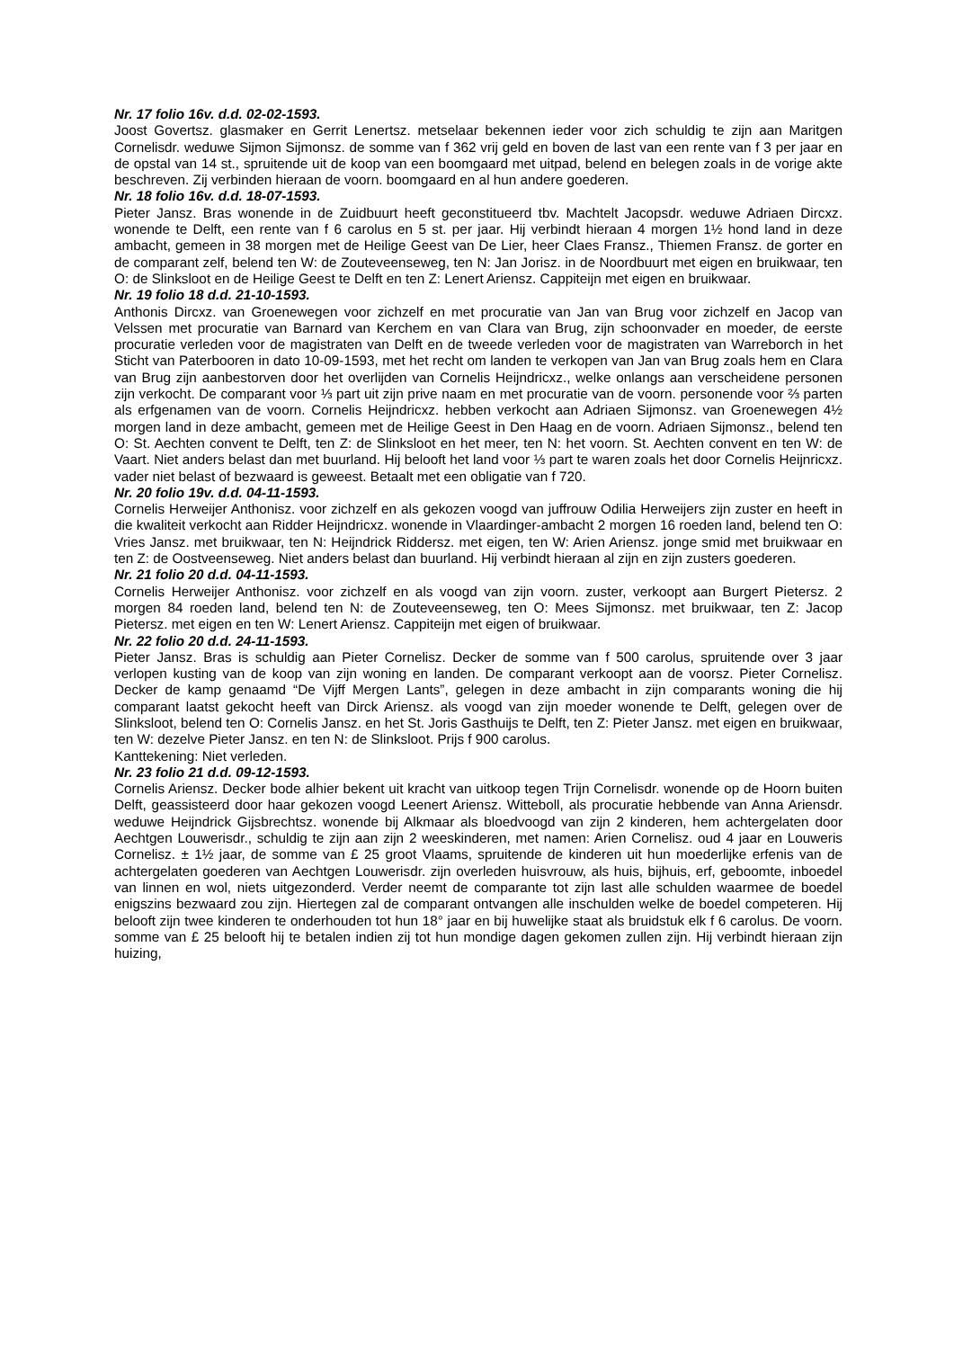Nr. 17 folio 16v. d.d. 02-02-1593.
Joost Govertsz. glasmaker en Gerrit Lenertsz. metselaar bekennen ieder voor zich schuldig te zijn aan Maritgen Cornelisdr. weduwe Sijmon Sijmonsz. de somme van f 362 vrij geld en boven de last van een rente van f 3 per jaar en de opstal van 14 st., spruitende uit de koop van een boomgaard met uitpad, belend en belegen zoals in de vorige akte beschreven. Zij verbinden hieraan de voorn. boomgaard en al hun andere goederen.
Nr. 18 folio 16v. d.d. 18-07-1593.
Pieter Jansz. Bras wonende in de Zuidbuurt heeft geconstitueerd tbv. Machtelt Jacopsdr. weduwe Adriaen Dircxz. wonende te Delft, een rente van f 6 carolus en 5 st. per jaar. Hij verbindt hieraan 4 morgen 1½ hond land in deze ambacht, gemeen in 38 morgen met de Heilige Geest van De Lier, heer Claes Fransz., Thiemen Fransz. de gorter en de comparant zelf, belend ten W: de Zouteveenseweg, ten N: Jan Jorisz. in de Noordbuurt met eigen en bruikwaar, ten O: de Slinksloot en de Heilige Geest te Delft en ten Z: Lenert Ariensz. Cappiteijn met eigen en bruikwaar.
Nr. 19 folio 18 d.d. 21-10-1593.
Anthonis Dircxz. van Groenewegen voor zichzelf en met procuratie van Jan van Brug voor zichzelf en Jacop van Velssen met procuratie van Barnard van Kerchem en van Clara van Brug, zijn schoonvader en moeder, de eerste procuratie verleden voor de magistraten van Delft en de tweede verleden voor de magistraten van Warreborch in het Sticht van Paterbooren in dato 10-09-1593, met het recht om landen te verkopen van Jan van Brug zoals hem en Clara van Brug zijn aanbestorven door het overlijden van Cornelis Heijndricxz., welke onlangs aan verscheidene personen zijn verkocht. De comparant voor ⅓ part uit zijn prive naam en met procuratie van de voorn. personende voor ⅔ parten als erfgenamen van de voorn. Cornelis Heijndricxz. hebben verkocht aan Adriaen Sijmonsz. van Groenewegen 4½ morgen land in deze ambacht, gemeen met de Heilige Geest in Den Haag en de voorn. Adriaen Sijmonsz., belend ten O: St. Aechten convent te Delft, ten Z: de Slinksloot en het meer, ten N: het voorn. St. Aechten convent en ten W: de Vaart. Niet anders belast dan met buurland. Hij belooft het land voor ⅓ part te waren zoals het door Cornelis Heijnricxz. vader niet belast of bezwaard is geweest. Betaalt met een obligatie van f 720.
Nr. 20 folio 19v. d.d. 04-11-1593.
Cornelis Herweijer Anthonisz. voor zichzelf en als gekozen voogd van juffrouw Odilia Herweijers zijn zuster en heeft in die kwaliteit verkocht aan Ridder Heijndricxz. wonende in Vlaardinger-ambacht 2 morgen 16 roeden land, belend ten O: Vries Jansz. met bruikwaar, ten N: Heijndrick Riddersz. met eigen, ten W: Arien Ariensz. jonge smid met bruikwaar en ten Z: de Oostveenseweg. Niet anders belast dan buurland. Hij verbindt hieraan al zijn en zijn zusters goederen.
Nr. 21 folio 20 d.d. 04-11-1593.
Cornelis Herweijer Anthonisz. voor zichzelf en als voogd van zijn voorn. zuster, verkoopt aan Burgert Pietersz. 2 morgen 84 roeden land, belend ten N: de Zouteveenseweg, ten O: Mees Sijmonsz. met bruikwaar, ten Z: Jacop Pietersz. met eigen en ten W: Lenert Ariensz. Cappiteijn met eigen of bruikwaar.
Nr. 22 folio 20 d.d. 24-11-1593.
Pieter Jansz. Bras is schuldig aan Pieter Cornelisz. Decker de somme van f 500 carolus, spruitende over 3 jaar verlopen kusting van de koop van zijn woning en landen. De comparant verkoopt aan de voorsz. Pieter Cornelisz. Decker de kamp genaamd “De Vijff Mergen Lants”, gelegen in deze ambacht in zijn comparants woning die hij comparant laatst gekocht heeft van Dirck Ariensz. als voogd van zijn moeder wonende te Delft, gelegen over de Slinksloot, belend ten O: Cornelis Jansz. en het St. Joris Gasthuijs te Delft, ten Z: Pieter Jansz. met eigen en bruikwaar, ten W: dezelve Pieter Jansz. en ten N: de Slinksloot. Prijs f 900 carolus.
Kanttekening: Niet verleden.
Nr. 23 folio 21 d.d. 09-12-1593.
Cornelis Ariensz. Decker bode alhier bekent uit kracht van uitkoop tegen Trijn Cornelisdr. wonende op de Hoorn buiten Delft, geassisteerd door haar gekozen voogd Leenert Ariensz. Witteboll, als procuratie hebbende van Anna Ariensdr. weduwe Heijndrick Gijsbrechtsz. wonende bij Alkmaar als bloedvoogd van zijn 2 kinderen, hem achtergelaten door Aechtgen Louwerisdr., schuldig te zijn aan zijn 2 weeskinderen, met namen: Arien Cornelisz. oud 4 jaar en Louweris Cornelisz. ± 1½ jaar, de somme van £ 25 groot Vlaams, spruitende de kinderen uit hun moederlijke erfenis van de achtergelaten goederen van Aechtgen Louwerisdr. zijn overleden huisvrouw, als huis, bijhuis, erf, geboomte, inboedel van linnen en wol, niets uitgezonderd. Verder neemt de comparante tot zijn last alle schulden waarmee de boedel enigszins bezwaard zou zijn. Hiertegen zal de comparant ontvangen alle inschulden welke de boedel competeren. Hij belooft zijn twee kinderen te onderhouden tot hun 18° jaar en bij huwelijke staat als bruidstuk elk f 6 carolus. De voorn. somme van £ 25 belooft hij te betalen indien zij tot hun mondige dagen gekomen zullen zijn. Hij verbindt hieraan zijn huizing,